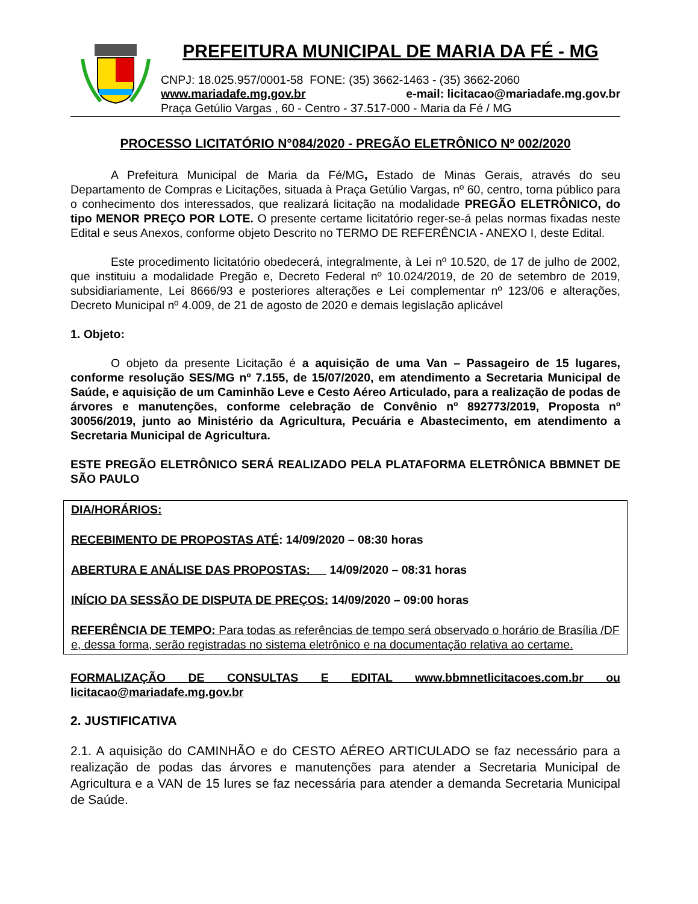PREFEITURA MUNICIPAL DE MARIA DA FÉ - MG
CNPJ: 18.025.957/0001-58 FONE: (35) 3662-1463 - (35) 3662-2060
www.mariadafe.mg.gov.br e-mail: licitacao@mariadafe.mg.gov.br
Praça Getúlio Vargas , 60 - Centro - 37.517-000 - Maria da Fé / MG
PROCESSO LICITATÓRIO N°084/2020 - PREGÃO ELETRÔNICO Nº 002/2020
A Prefeitura Municipal de Maria da Fé/MG, Estado de Minas Gerais, através do seu Departamento de Compras e Licitações, situada à Praça Getúlio Vargas, nº 60, centro, torna público para o conhecimento dos interessados, que realizará licitação na modalidade PREGÃO ELETRÔNICO, do tipo MENOR PREÇO POR LOTE. O presente certame licitatório reger-se-á pelas normas fixadas neste Edital e seus Anexos, conforme objeto Descrito no TERMO DE REFERÊNCIA - ANEXO I, deste Edital.
Este procedimento licitatório obedecerá, integralmente, à Lei nº 10.520, de 17 de julho de 2002, que instituiu a modalidade Pregão e, Decreto Federal nº 10.024/2019, de 20 de setembro de 2019, subsidiariamente, Lei 8666/93 e posteriores alterações e Lei complementar nº 123/06 e alterações, Decreto Municipal nº 4.009, de 21 de agosto de 2020 e demais legislação aplicável
1. Objeto:
O objeto da presente Licitação é a aquisição de uma Van – Passageiro de 15 lugares, conforme resolução SES/MG nº 7.155, de 15/07/2020, em atendimento a Secretaria Municipal de Saúde, e aquisição de um Caminhão Leve e Cesto Aéreo Articulado, para a realização de podas de árvores e manutenções, conforme celebração de Convênio nº 892773/2019, Proposta nº 30056/2019, junto ao Ministério da Agricultura, Pecuária e Abastecimento, em atendimento a Secretaria Municipal de Agricultura.
ESTE PREGÃO ELETRÔNICO SERÁ REALIZADO PELA PLATAFORMA ELETRÔNICA BBMNET DE SÃO PAULO
DIA/HORÁRIOS:
RECEBIMENTO DE PROPOSTAS ATÉ: 14/09/2020 – 08:30 horas
ABERTURA E ANÁLISE DAS PROPOSTAS: 14/09/2020 – 08:31 horas
INÍCIO DA SESSÃO DE DISPUTA DE PREÇOS: 14/09/2020 – 09:00 horas
REFERÊNCIA DE TEMPO: Para todas as referências de tempo será observado o horário de Brasília /DF e, dessa forma, serão registradas no sistema eletrônico e na documentação relativa ao certame.
FORMALIZAÇÃO DE CONSULTAS E EDITAL www.bbmnetlicitacoes.com.br ou licitacao@mariadafe.mg.gov.br
2. JUSTIFICATIVA
2.1. A aquisição do CAMINHÃO e do CESTO AÉREO ARTICULADO se faz necessário para a realização de podas das árvores e manutenções para atender a Secretaria Municipal de Agricultura e a VAN de 15 lures se faz necessária para atender a demanda Secretaria Municipal de Saúde.